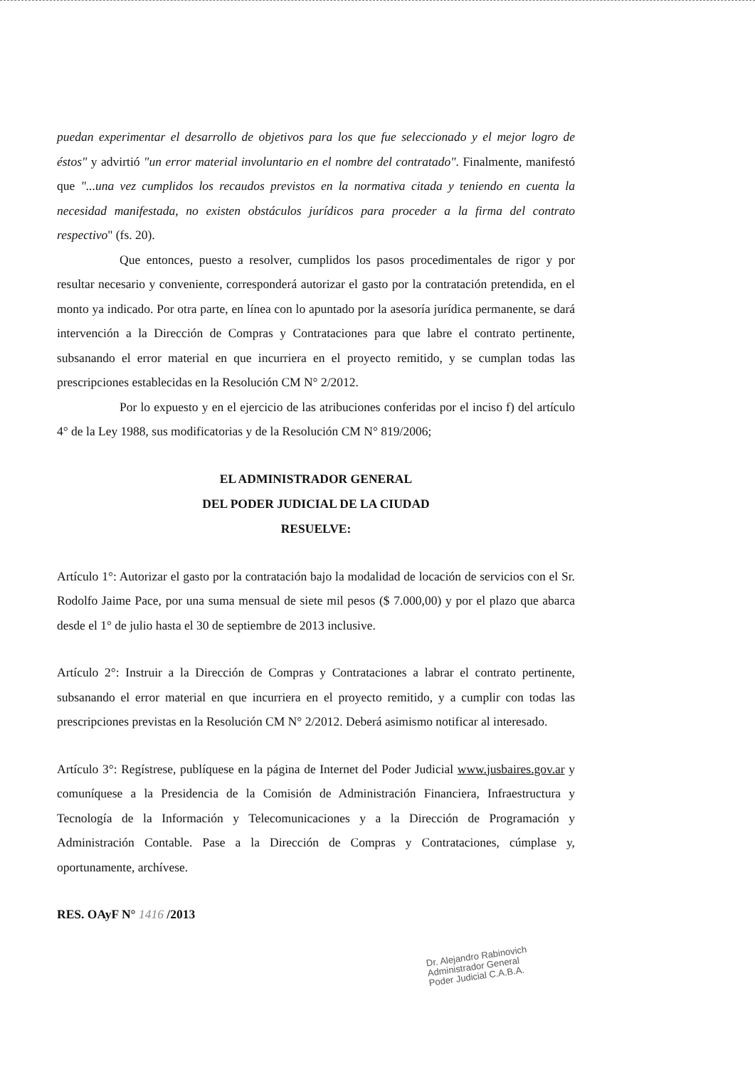puedan experimentar el desarrollo de objetivos para los que fue seleccionado y el mejor logro de éstos" y advirtió "un error material involuntario en el nombre del contratado". Finalmente, manifestó que "...una vez cumplidos los recaudos previstos en la normativa citada y teniendo en cuenta la necesidad manifestada, no existen obstáculos jurídicos para proceder a la firma del contrato respectivo" (fs. 20).
Que entonces, puesto a resolver, cumplidos los pasos procedimentales de rigor y por resultar necesario y conveniente, corresponderá autorizar el gasto por la contratación pretendida, en el monto ya indicado. Por otra parte, en línea con lo apuntado por la asesoría jurídica permanente, se dará intervención a la Dirección de Compras y Contrataciones para que labre el contrato pertinente, subsanando el error material en que incurriera en el proyecto remitido, y se cumplan todas las prescripciones establecidas en la Resolución CM N° 2/2012.
Por lo expuesto y en el ejercicio de las atribuciones conferidas por el inciso f) del artículo 4° de la Ley 1988, sus modificatorias y de la Resolución CM N° 819/2006;
EL ADMINISTRADOR GENERAL
DEL PODER JUDICIAL DE LA CIUDAD
RESUELVE:
Artículo 1°: Autorizar el gasto por la contratación bajo la modalidad de locación de servicios con el Sr. Rodolfo Jaime Pace, por una suma mensual de siete mil pesos ($ 7.000,00) y por el plazo que abarca desde el 1° de julio hasta el 30 de septiembre de 2013 inclusive.
Artículo 2°: Instruir a la Dirección de Compras y Contrataciones a labrar el contrato pertinente, subsanando el error material en que incurriera en el proyecto remitido, y a cumplir con todas las prescripciones previstas en la Resolución CM N° 2/2012. Deberá asimismo notificar al interesado.
Artículo 3°: Regístrese, publíquese en la página de Internet del Poder Judicial www.jusbaires.gov.ar y comuníquese a la Presidencia de la Comisión de Administración Financiera, Infraestructura y Tecnología de la Información y Telecomunicaciones y a la Dirección de Programación y Administración Contable. Pase a la Dirección de Compras y Contrataciones, cúmplase y, oportunamente, archívese.
RES. OAyF N° 1416 /2013
Dr. Alejandro Rabinovich
Administrador General
Poder Judicial C.A.B.A.